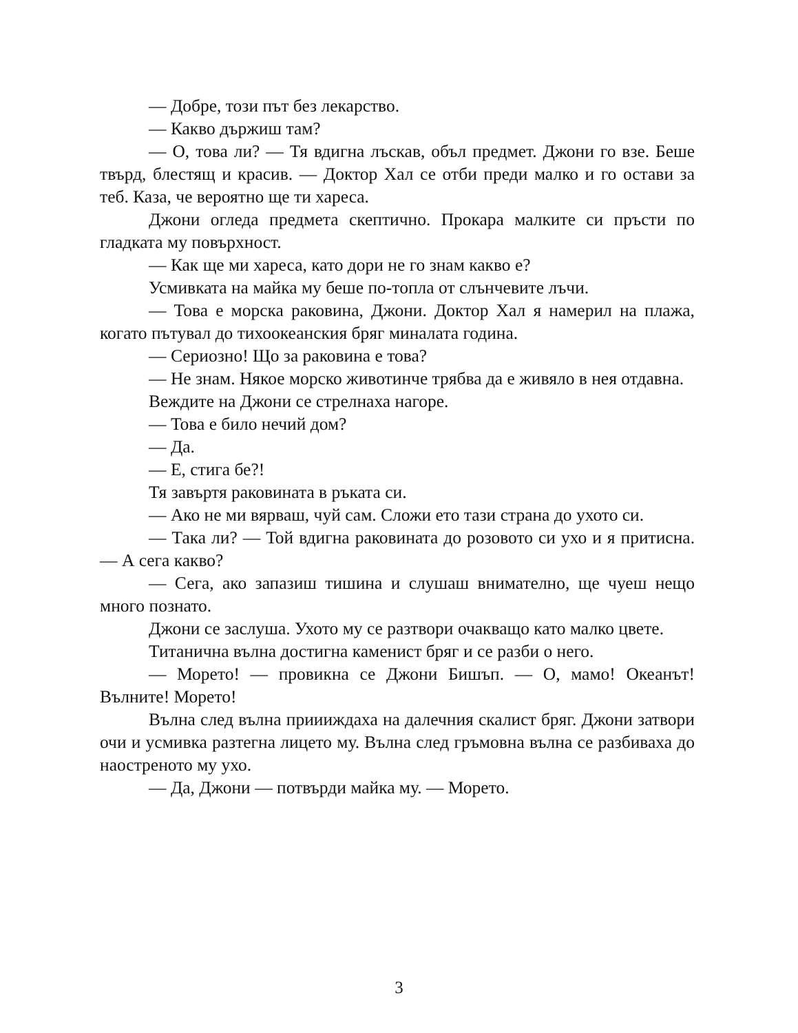— Добре, този път без лекарство.
— Какво държиш там?
— О, това ли? — Тя вдигна лъскав, объл предмет. Джони го взе. Беше твърд, блестящ и красив. — Доктор Хал се отби преди малко и го остави за теб. Каза, че вероятно ще ти хареса.
Джони огледа предмета скептично. Прокара малките си пръсти по гладката му повърхност.
— Как ще ми хареса, като дори не го знам какво е?
Усмивката на майка му беше по-топла от слънчевите лъчи.
— Това е морска раковина, Джони. Доктор Хал я намерил на плажа, когато пътувал до тихоокеанския бряг миналата година.
— Сериозно! Що за раковина е това?
— Не знам. Някое морско животинче трябва да е живяло в нея отдавна.
Веждите на Джони се стрелнаха нагоре.
— Това е било нечий дом?
— Да.
— Е, стига бе?!
Тя завъртя раковината в ръката си.
— Ако не ми вярваш, чуй сам. Сложи ето тази страна до ухото си.
— Така ли? — Той вдигна раковината до розовото си ухо и я притисна. — А сега какво?
— Сега, ако запазиш тишина и слушаш внимателно, ще чуеш нещо много познато.
Джони се заслуша. Ухото му се разтвори очакващо като малко цвете.
Титанична вълна достигна каменист бряг и се разби о него.
— Морето! — провикна се Джони Бишъп. — О, мамо! Океанът! Вълните! Морето!
Вълна след вълна приииждаха на далечния скалист бряг. Джони затвори очи и усмивка разтегна лицето му. Вълна след гръмовна вълна се разбиваха до наостреното му ухо.
— Да, Джони — потвърди майка му. — Морето.
3